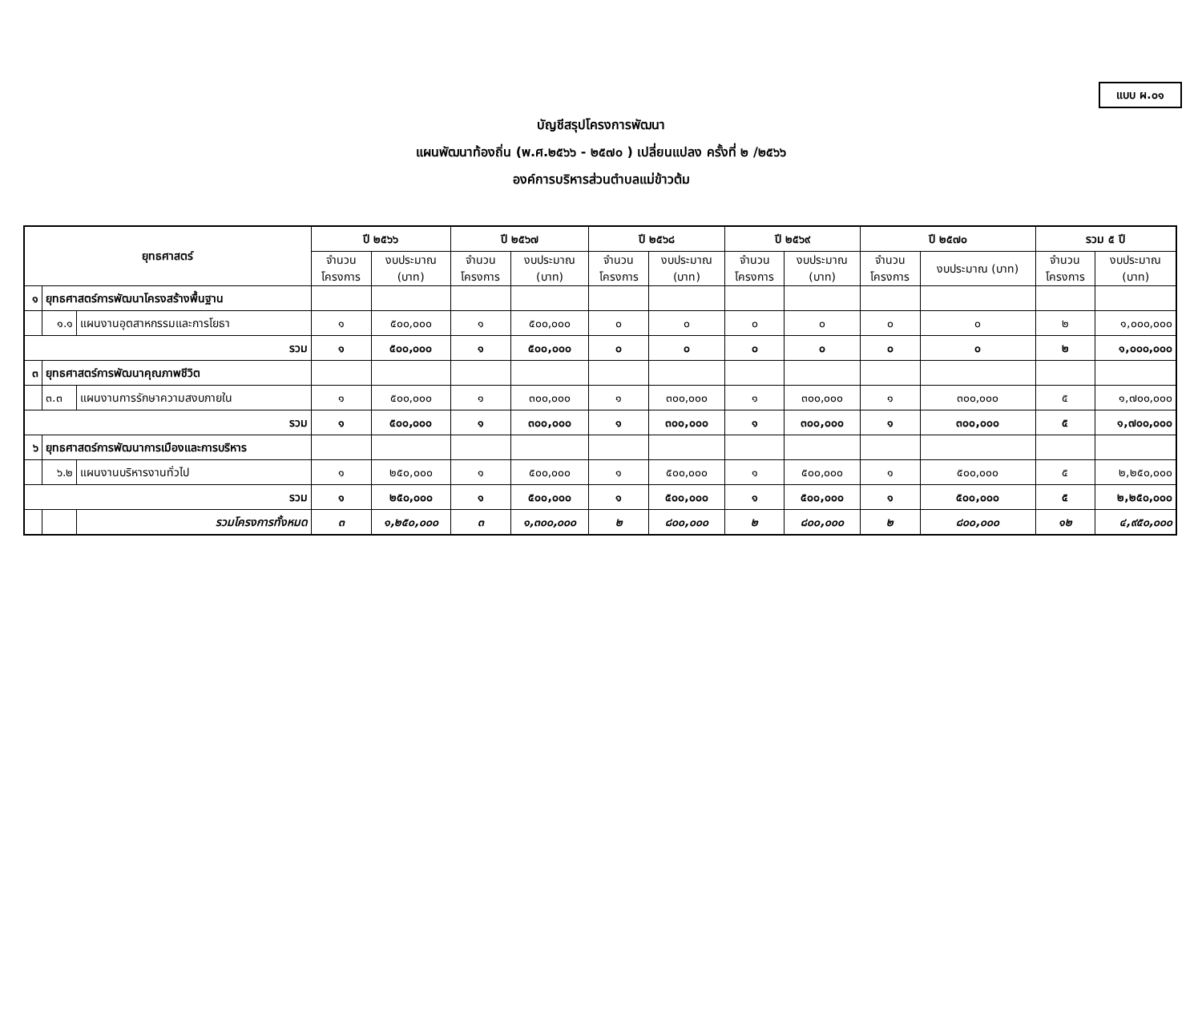แบบ ผ.๐๑
บัญชีสรุปโครงการพัฒนา
แผนพัฒนาท้องถิ่น (พ.ศ.๒๕๖๖ - ๒๕๗๐ ) เปลี่ยนแปลง ครั้งที่ ๒ /๒๕๖๖
องค์การบริหารส่วนตำบลแม่ข้าวต้ม
| ยุทธศาสตร์ | | | ปี ๒๕๖๖ | | ปี ๒๕๖๗ | | ปี ๒๕๖๘ | | ปี ๒๕๖๙ | | ปี ๒๕๗๐ | | รวม ๕ ปี | |
| --- | --- | --- | --- | --- | --- | --- | --- | --- | --- | --- | --- | --- | --- | --- |
| | | | จำนวน โครงการ | งบประมาณ (บาท) | จำนวน โครงการ | งบประมาณ (บาท) | จำนวน โครงการ | งบประมาณ (บาท) | จำนวน โครงการ | งบประมาณ (บาท) | จำนวน โครงการ | งบประมาณ (บาท) | จำนวน โครงการ | งบประมาณ (บาท) |
| ๑ | ยุทธศาสตร์การพัฒนาโครงสร้างพื้นฐาน | | | | | | | | | | | | | |
| | ๑.๑ | แผนงานอุตสาหกรรมและการโยธา | ๑ | ๕๐๐,๐๐๐ | ๑ | ๕๐๐,๐๐๐ | ๐ | ๐ | ๐ | ๐ | ๐ | ๐ | ๒ | ๑,๐๐๐,๐๐๐ |
| รวม | | | ๑ | ๕๐๐,๐๐๐ | ๑ | ๕๐๐,๐๐๐ | ๐ | ๐ | ๐ | ๐ | ๐ | ๐ | ๒ | ๑,๐๐๐,๐๐๐ |
| ๓ | ยุทธศาสตร์การพัฒนาคุณภาพชีวิต | | | | | | | | | | | | | |
| | ๓.๓ | แผนงานการรักษาความสงบภายใน | ๑ | ๕๐๐,๐๐๐ | ๑ | ๓๐๐,๐๐๐ | ๑ | ๓๐๐,๐๐๐ | ๑ | ๓๐๐,๐๐๐ | ๑ | ๓๐๐,๐๐๐ | ๕ | ๑,๗๐๐,๐๐๐ |
| รวม | | | ๑ | ๕๐๐,๐๐๐ | ๑ | ๓๐๐,๐๐๐ | ๑ | ๓๐๐,๐๐๐ | ๑ | ๓๐๐,๐๐๐ | ๑ | ๓๐๐,๐๐๐ | ๕ | ๑,๗๐๐,๐๐๐ |
| ๖ | ยุทธศาสตร์การพัฒนาการเมืองและการบริหาร | | | | | | | | | | | | | |
| | ๖.๒ | แผนงานบริหารงานทั่วไป | ๑ | ๒๕๐,๐๐๐ | ๑ | ๕๐๐,๐๐๐ | ๑ | ๕๐๐,๐๐๐ | ๑ | ๕๐๐,๐๐๐ | ๑ | ๕๐๐,๐๐๐ | ๕ | ๒,๒๕๐,๐๐๐ |
| รวม | | | ๑ | ๒๕๐,๐๐๐ | ๑ | ๕๐๐,๐๐๐ | ๑ | ๕๐๐,๐๐๐ | ๑ | ๕๐๐,๐๐๐ | ๑ | ๕๐๐,๐๐๐ | ๕ | ๒,๒๕๐,๐๐๐ |
| | | รวมโครงการทั้งหมด | ๓ | ๑,๒๕๐,๐๐๐ | ๓ | ๑,๓๐๐,๐๐๐ | ๒ | ๘๐๐,๐๐๐ | ๒ | ๘๐๐,๐๐๐ | ๒ | ๘๐๐,๐๐๐ | ๑๒ | ๔,๙๕๐,๐๐๐ |